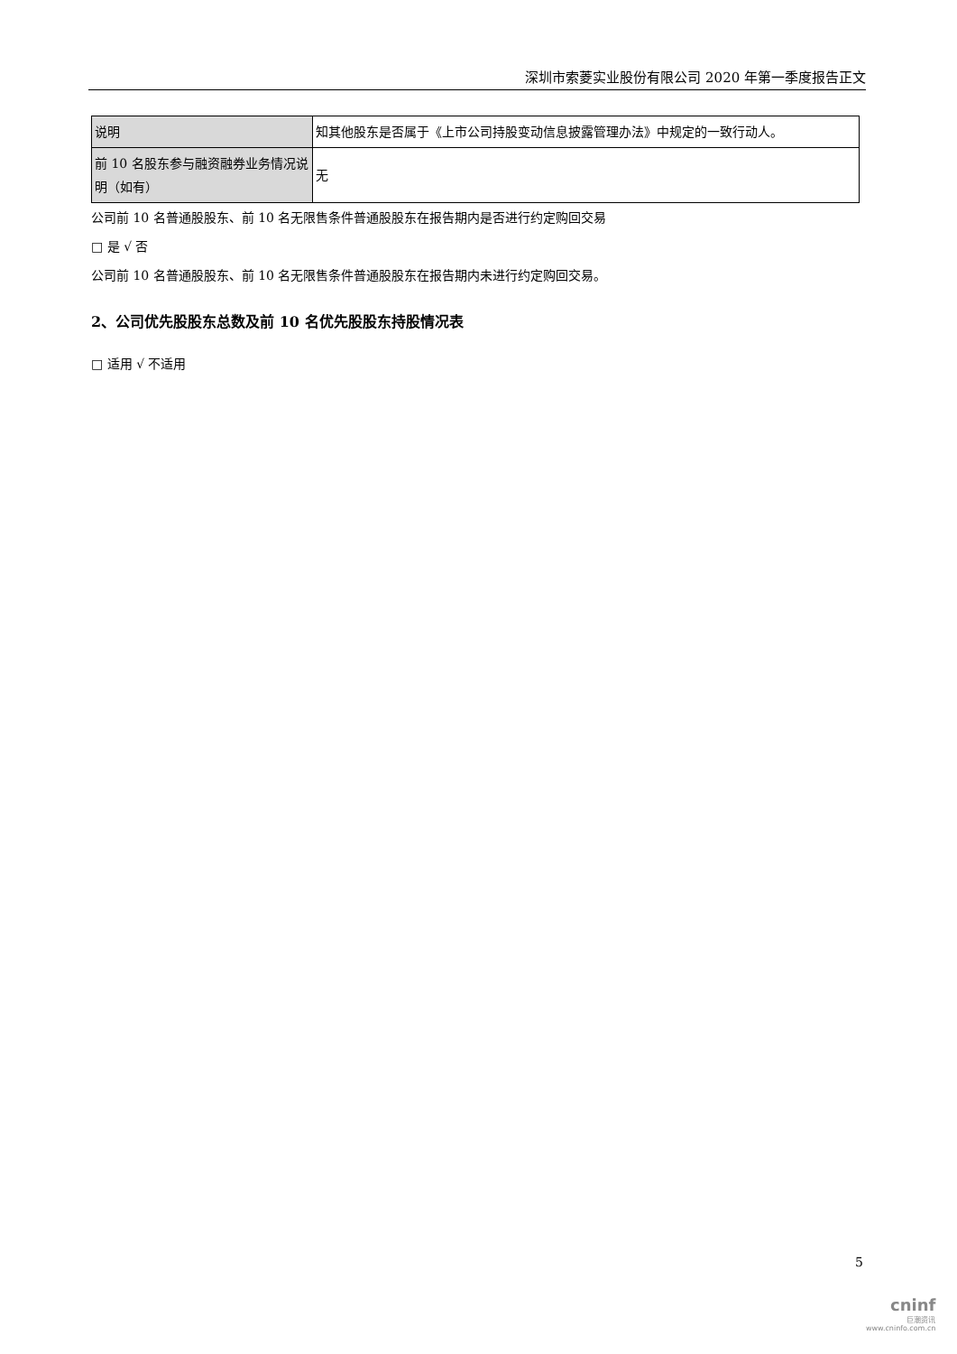深圳市索菱实业股份有限公司 2020 年第一季度报告正文
| 说明 | 知其他股东是否属于《上市公司持股变动信息披露管理办法》中规定的一致行动人。 |
| 前 10 名股东参与融资融券业务情况说明（如有） | 无 |
公司前 10 名普通股股东、前 10 名无限售条件普通股股东在报告期内是否进行约定购回交易
□ 是 √ 否
公司前 10 名普通股股东、前 10 名无限售条件普通股股东在报告期内未进行约定购回交易。
2、公司优先股股东总数及前 10 名优先股股东持股情况表
□ 适用 √ 不适用
5
cninf
巨潮资讯
www.cninfo.com.cn